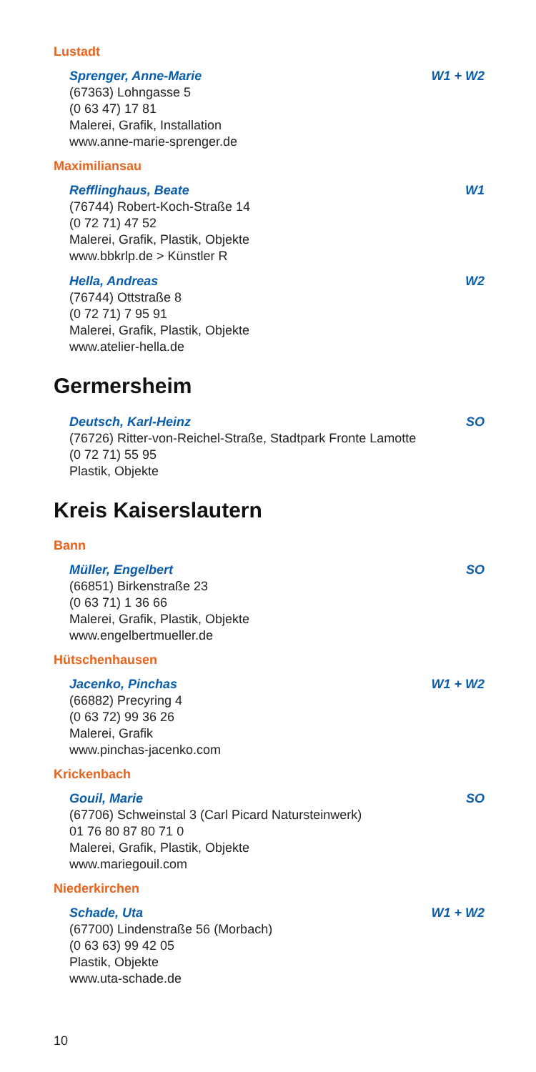Lustadt
Sprenger, Anne-Marie W1 + W2
(67363) Lohngasse 5
(0 63 47) 17 81
Malerei, Grafik, Installation
www.anne-marie-sprenger.de
Maximiliansau
Refflinghaus, Beate W1
(76744) Robert-Koch-Straße 14
(0 72 71) 47 52
Malerei, Grafik, Plastik, Objekte
www.bbkrlp.de > Künstler R
Hella, Andreas W2
(76744) Ottstraße 8
(0 72 71) 7 95 91
Malerei, Grafik, Plastik, Objekte
www.atelier-hella.de
Germersheim
Deutsch, Karl-Heinz SO
(76726) Ritter-von-Reichel-Straße, Stadtpark Fronte Lamotte
(0 72 71) 55 95
Plastik, Objekte
Kreis Kaiserslautern
Bann
Müller, Engelbert SO
(66851) Birkenstraße 23
(0 63 71) 1 36 66
Malerei, Grafik, Plastik, Objekte
www.engelbertmueller.de
Hütschenhausen
Jacenko, Pinchas W1 + W2
(66882) Precyring 4
(0 63 72) 99 36 26
Malerei, Grafik
www.pinchas-jacenko.com
Krickenbach
Gouil, Marie SO
(67706) Schweinstal 3 (Carl Picard Natursteinwerk)
01 76 80 87 80 71 0
Malerei, Grafik, Plastik, Objekte
www.mariegouil.com
Niederkirchen
Schade, Uta W1 + W2
(67700) Lindenstraße 56 (Morbach)
(0 63 63) 99 42 05
Plastik, Objekte
www.uta-schade.de
10